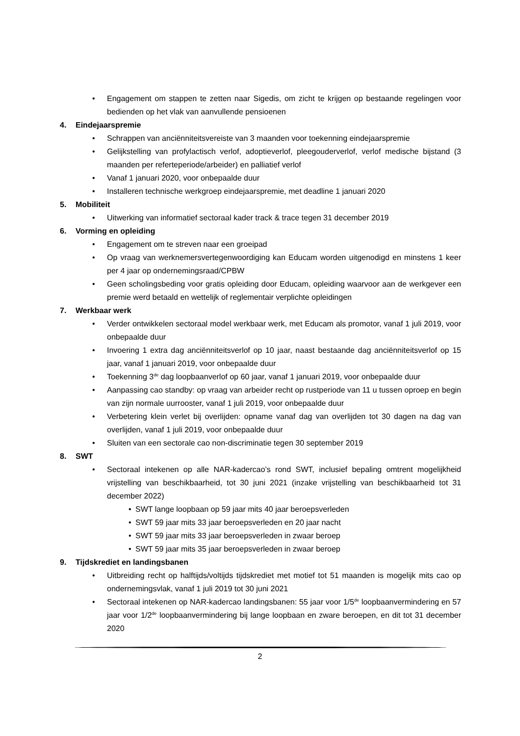• Engagement om stappen te zetten naar Sigedis, om zicht te krijgen op bestaande regelingen voor bedienden op het vlak van aanvullende pensioenen
4. Eindejaarspremie
• Schrappen van anciënniteitsvereiste van 3 maanden voor toekenning eindejaarspremie
• Gelijkstelling van profylactisch verlof, adoptieverlof, pleegouderverlof, verlof medische bijstand (3 maanden per referteperiode/arbeider) en palliatief verlof
• Vanaf 1 januari 2020, voor onbepaalde duur
• Installeren technische werkgroep eindejaarspremie, met deadline 1 januari 2020
5. Mobiliteit
• Uitwerking van informatief sectoraal kader track & trace tegen 31 december 2019
6. Vorming en opleiding
• Engagement om te streven naar een groeipad
• Op vraag van werknemersvertegenwoordiging kan Educam worden uitgenodigd en minstens 1 keer per 4 jaar op ondernemingsraad/CPBW
• Geen scholingsbeding voor gratis opleiding door Educam, opleiding waarvoor aan de werkgever een premie werd betaald en wettelijk of reglementair verplichte opleidingen
7. Werkbaar werk
• Verder ontwikkelen sectoraal model werkbaar werk, met Educam als promotor, vanaf 1 juli 2019, voor onbepaalde duur
• Invoering 1 extra dag anciënniteitsverlof op 10 jaar, naast bestaande dag anciënniteitsverlof op 15 jaar, vanaf 1 januari 2019, voor onbepaalde duur
• Toekenning 3<sup>de</sup> dag loopbaanverlof op 60 jaar, vanaf 1 januari 2019, voor onbepaalde duur
• Aanpassing cao standby: op vraag van arbeider recht op rustperiode van 11 u tussen oproep en begin van zijn normale uurrooster, vanaf 1 juli 2019, voor onbepaalde duur
• Verbetering klein verlet bij overlijden: opname vanaf dag van overlijden tot 30 dagen na dag van overlijden, vanaf 1 juli 2019, voor onbepaalde duur
• Sluiten van een sectorale cao non-discriminatie tegen 30 september 2019
8. SWT
• Sectoraal intekenen op alle NAR-kadercao’s rond SWT, inclusief bepaling omtrent mogelijkheid vrijstelling van beschikbaarheid, tot 30 juni 2021 (inzake vrijstelling van beschikbaarheid tot 31 december 2022)
• SWT lange loopbaan op 59 jaar mits 40 jaar beroepsverleden
• SWT 59 jaar mits 33 jaar beroepsverleden en 20 jaar nacht
• SWT 59 jaar mits 33 jaar beroepsverleden in zwaar beroep
• SWT 59 jaar mits 35 jaar beroepsverleden in zwaar beroep
9. Tijdskrediet en landingsbanen
• Uitbreiding recht op halftijds/voltijds tijdskrediet met motief tot 51 maanden is mogelijk mits cao op ondernemingsvlak, vanaf 1 juli 2019 tot 30 juni 2021
• Sectoraal intekenen op NAR-kadercao landingsbanen: 55 jaar voor 1/5<sup>de</sup> loopbaanvermindering en 57 jaar voor 1/2<sup>de</sup> loopbaanvermindering bij lange loopbaan en zware beroepen, en dit tot 31 december 2020
2